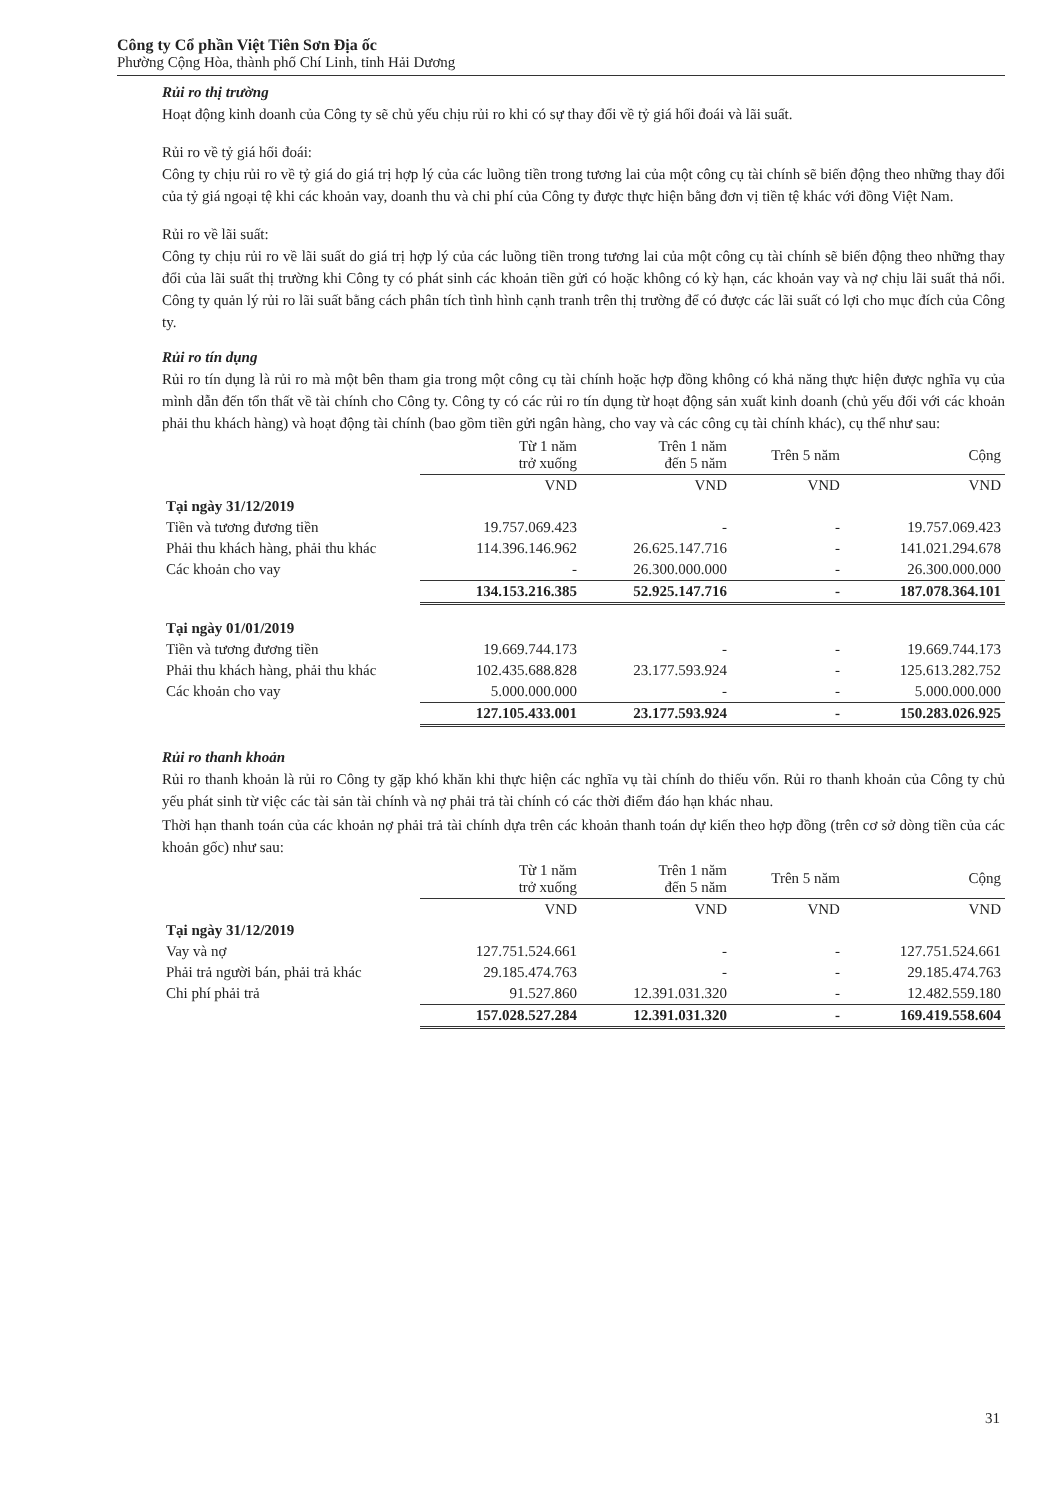Công ty Cổ phần Việt Tiên Sơn Địa ốc
Phường Cộng Hòa, thành phố Chí Linh, tỉnh Hải Dương
Rủi ro thị trường
Hoạt động kinh doanh của Công ty sẽ chủ yếu chịu rủi ro khi có sự thay đổi về tỷ giá hối đoái và lãi suất.
Rủi ro về tỷ giá hối đoái:
Công ty chịu rủi ro về tỷ giá do giá trị hợp lý của các luồng tiền trong tương lai của một công cụ tài chính sẽ biến động theo những thay đổi của tỷ giá ngoại tệ khi các khoản vay, doanh thu và chi phí của Công ty được thực hiện bằng đơn vị tiền tệ khác với đồng Việt Nam.
Rủi ro về lãi suất:
Công ty chịu rủi ro về lãi suất do giá trị hợp lý của các luồng tiền trong tương lai của một công cụ tài chính sẽ biến động theo những thay đổi của lãi suất thị trường khi Công ty có phát sinh các khoản tiền gửi có hoặc không có kỳ hạn, các khoản vay và nợ chịu lãi suất thả nổi. Công ty quản lý rủi ro lãi suất bằng cách phân tích tình hình cạnh tranh trên thị trường để có được các lãi suất có lợi cho mục đích của Công ty.
Rủi ro tín dụng
Rủi ro tín dụng là rủi ro mà một bên tham gia trong một công cụ tài chính hoặc hợp đồng không có khả năng thực hiện được nghĩa vụ của mình dẫn đến tổn thất về tài chính cho Công ty. Công ty có các rủi ro tín dụng từ hoạt động sản xuất kinh doanh (chủ yếu đối với các khoản phải thu khách hàng) và hoạt động tài chính (bao gồm tiền gửi ngân hàng, cho vay và các công cụ tài chính khác), cụ thể như sau:
| | Từ 1 năm trở xuống | Trên 1 năm đến 5 năm | Trên 5 năm | Cộng |
| --- | --- | --- | --- | --- |
| | VND | VND | VND | VND |
| Tại ngày 31/12/2019 | | | | |
| Tiền và tương đương tiền | 19.757.069.423 | - | - | 19.757.069.423 |
| Phải thu khách hàng, phải thu khác | 114.396.146.962 | 26.625.147.716 | - | 141.021.294.678 |
| Các khoản cho vay | - | 26.300.000.000 | - | 26.300.000.000 |
| | 134.153.216.385 | 52.925.147.716 | - | 187.078.364.101 |
| Tại ngày 01/01/2019 | | | | |
| Tiền và tương đương tiền | 19.669.744.173 | - | - | 19.669.744.173 |
| Phải thu khách hàng, phải thu khác | 102.435.688.828 | 23.177.593.924 | - | 125.613.282.752 |
| Các khoản cho vay | 5.000.000.000 | - | - | 5.000.000.000 |
| | 127.105.433.001 | 23.177.593.924 | - | 150.283.026.925 |
Rủi ro thanh khoản
Rủi ro thanh khoản là rủi ro Công ty gặp khó khăn khi thực hiện các nghĩa vụ tài chính do thiếu vốn. Rủi ro thanh khoản của Công ty chủ yếu phát sinh từ việc các tài sản tài chính và nợ phải trả tài chính có các thời điểm đáo hạn khác nhau.
Thời hạn thanh toán của các khoản nợ phải trả tài chính dựa trên các khoản thanh toán dự kiến theo hợp đồng (trên cơ sở dòng tiền của các khoản gốc) như sau:
| | Từ 1 năm trở xuống | Trên 1 năm đến 5 năm | Trên 5 năm | Cộng |
| --- | --- | --- | --- | --- |
| | VND | VND | VND | VND |
| Tại ngày 31/12/2019 | | | | |
| Vay và nợ | 127.751.524.661 | - | - | 127.751.524.661 |
| Phải trả người bán, phải trả khác | 29.185.474.763 | - | - | 29.185.474.763 |
| Chi phí phải trả | 91.527.860 | 12.391.031.320 | - | 12.482.559.180 |
| | 157.028.527.284 | 12.391.031.320 | - | 169.419.558.604 |
31